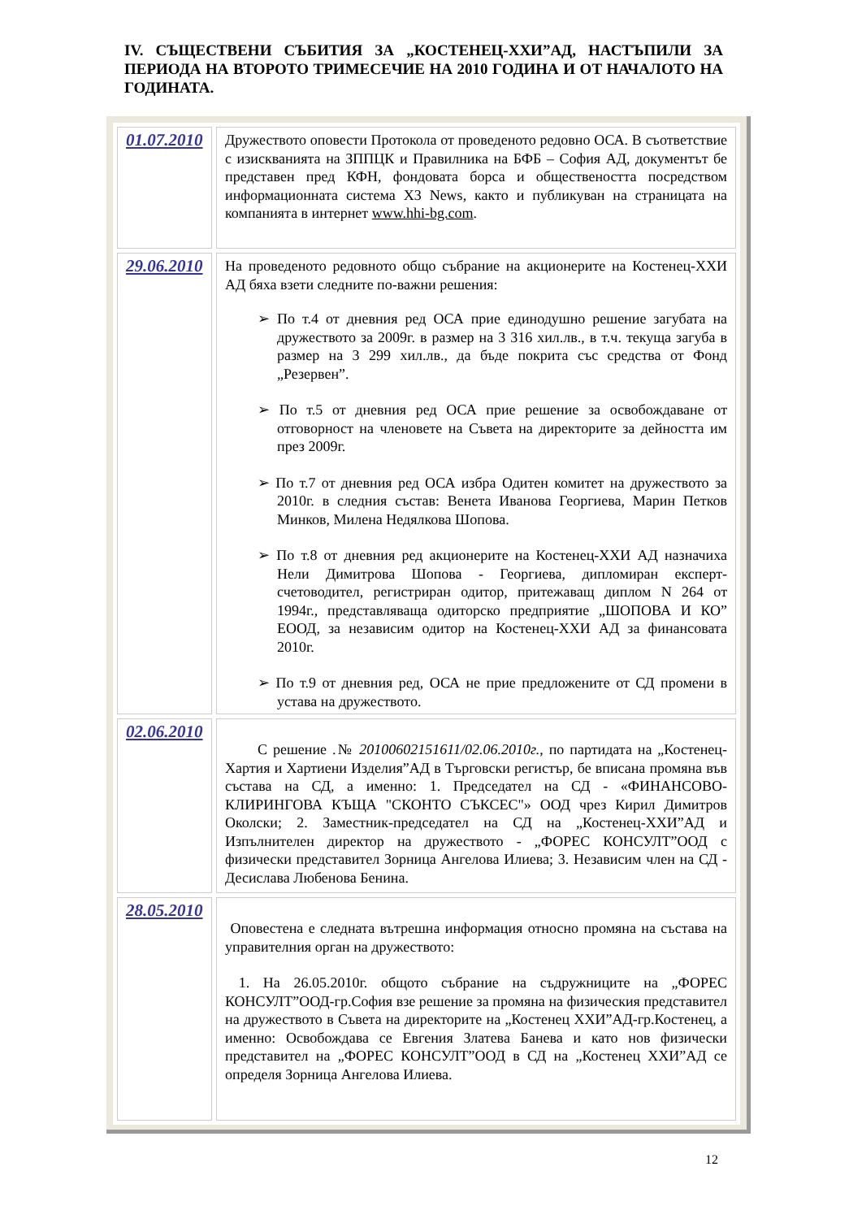IV. СЪЩЕСТВЕНИ СЪБИТИЯ ЗА „КОСТЕНЕЦ-ХХИ”АД, НАСТЪПИЛИ ЗА ПЕРИОДА НА ВТОРОТО ТРИМЕСЕЧИЕ НА 2010 ГОДИНА И ОТ НАЧАЛОТО НА ГОДИНАТА.
| 01.07.2010 | Дружеството оповести Протокола от проведеното редовно ОСА. В съответствие с изискванията на ЗППЦК и Правилника на БФБ – София АД, документът бе представен пред КФН, фондовата борса и обществеността посредством информационната система X3 News, както и публикуван на страницата на компанията в интернет www.hhi-bg.com . |
| 29.06.2010 | На проведеното редовното общо събрание на акционерите на Костенец-ХХИ АД бяха взети следните по-важни решения: ➢ По т.4 от дневния ред ОСА прие единодушно решение загубата на дружеството за 2009г. в размер на 3 316 хил.лв., в т.ч. текуща загуба в размер на 3 299 хил.лв., да бъде покрита със средства от Фонд „Резервен”. ➢ По т.5 от дневния ред ОСА прие решение за освобождаване от отговорност на членовете на Съвета на директорите за дейността им през 2009г. ➢ По т.7 от дневния ред ОСА избра Одитен комитет на дружеството за 2010г. в следния състав: Венета Иванова Георгиева, Марин Петков Минков, Милена Недялкова Шопова. ➢ По т.8 от дневния ред акционерите на Костенец-ХХИ АД назначиха Нели Димитрова Шопова - Георгиева, дипломиран експерт-счетоводител, регистриран одитор, притежаващ диплом N 264 от 1994г., представляваща одиторско предприятие „ШОПОВА И КО” ЕООД, за независим одитор на Костенец-ХХИ АД за финансовата 2010г. ➢ По т.9 от дневния ред, ОСА не прие предложените от СД промени в устава на дружеството. |
| 02.06.2010 | С решение .№ 20100602151611/02.06.2010г. , по партидата на „Костенец-Хартия и Хартиени Изделия”АД в Търговски регистър, бе вписана промяна във състава на СД, а именно: 1. Председател на СД - «ФИНАНСОВО-КЛИРИНГОВА КЪЩА "СКОНТО СЪКСЕС"» ООД чрез Кирил Димитров Околски; 2. Заместник-председател на СД на „Костенец-ХХИ”АД и Изпълнителен директор на дружеството - „ФОРЕС КОНСУЛТ”ООД с физически представител Зорница Ангелова Илиева; 3. Независим член на СД - Десислава Любенова Бенина. |
| 28.05.2010 | Оповестена е следната вътрешна информация относно промяна на състава на управителния орган на дружеството: 1. На 26.05.2010г. общото събрание на съдружниците на „ФОРЕС КОНСУЛТ”ООД-гр.София взе решение за промяна на физическия представител на дружеството в Съвета на директорите на „Костенец ХХИ”АД-гр.Костенец, а именно: Освобождава се Евгения Златева Банева и като нов физически представител на „ФОРЕС КОНСУЛТ”ООД в СД на „Костенец ХХИ”АД се определя Зорница Ангелова Илиева. |
12